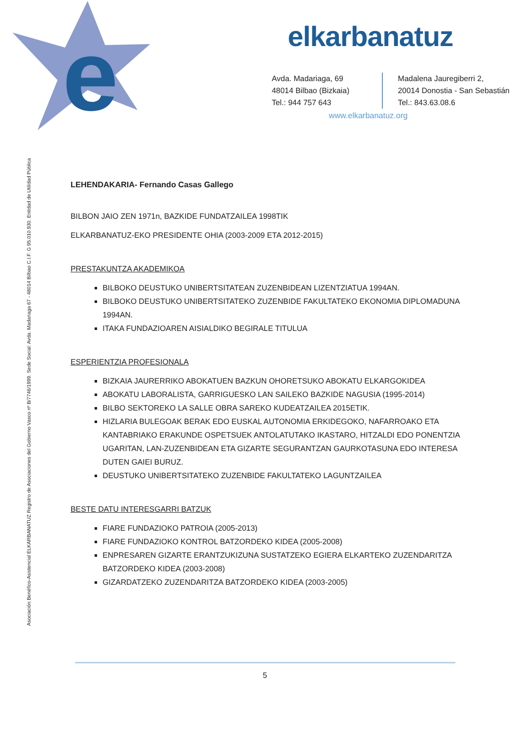e
elkarbanatuz
Avda. Madariaga, 69
48014 Bilbao (Bizkaia)
Tel.: 944 757 643
Madalena Jauregiberri 2,
20014 Donostia - San Sebastián
Tel.: 843.63.08.6
www.elkarbanatuz.org
Asociación Benéfico-Asistencial ELKARBANATUZ Registro de Asociaciones del Gobierno Vasco nº B/7746/1999. Sede Social: Avda. Madariaga 67 - 48014 Bilbao C.I.F. G 95.010.930. Entidad de Utilidad Pública
LEHENDAKARIA- Fernando Casas Gallego
BILBON JAIO ZEN 1971n, BAZKIDE FUNDATZAILEA 1998TIK
ELKARBANATUZ-EKO PRESIDENTE OHIA (2003-2009 ETA 2012-2015)
PRESTAKUNTZA AKADEMIKOA
BILBOKO DEUSTUKO UNIBERTSITATEAN ZUZENBIDEAN LIZENTZIATUA 1994AN.
BILBOKO DEUSTUKO UNIBERTSITATEKO ZUZENBIDE FAKULTATEKO EKONOMIA DIPLOMADUNA 1994AN.
ITAKA FUNDAZIOAREN AISIALDIKO BEGIRALE TITULUA
ESPERIENTZIA PROFESIONALA
BIZKAIA JAURERRIKO ABOKATUEN BAZKUN OHORETSUKO ABOKATU ELKARGOKIDEA
ABOKATU LABORALISTA, GARRIGUESKO LAN SAILEKO BAZKIDE NAGUSIA (1995-2014)
BILBO SEKTOREKO LA SALLE OBRA SAREKO KUDEATZAILEA 2015ETIK.
HIZLARIA BULEGOAK BERAK EDO EUSKAL AUTONOMIA ERKIDEGOKO, NAFARROAKO ETA KANTABRIAKO ERAKUNDE OSPETSUEK ANTOLATUTAKO IKASTARO, HITZALDI EDO PONENTZIA UGARITAN, LAN-ZUZENBIDEAN ETA GIZARTE SEGURANTZAN GAURKOTASUNA EDO INTERESA DUTEN GAIEI BURUZ.
DEUSTUKO UNIBERTSITATEKO ZUZENBIDE FAKULTATEKO LAGUNTZAILEA
BESTE DATU INTERESGARRI BATZUK
FIARE FUNDAZIOKO PATROIA (2005-2013)
FIARE FUNDAZIOKO KONTROL BATZORDEKO KIDEA (2005-2008)
ENPRESAREN GIZARTE ERANTZUKIZUNA SUSTATZEKO EGIERA ELKARTEKO ZUZENDARITZA BATZORDEKO KIDEA (2003-2008)
GIZARDATZEKO ZUZENDARITZA BATZORDEKO KIDEA (2003-2005)
5